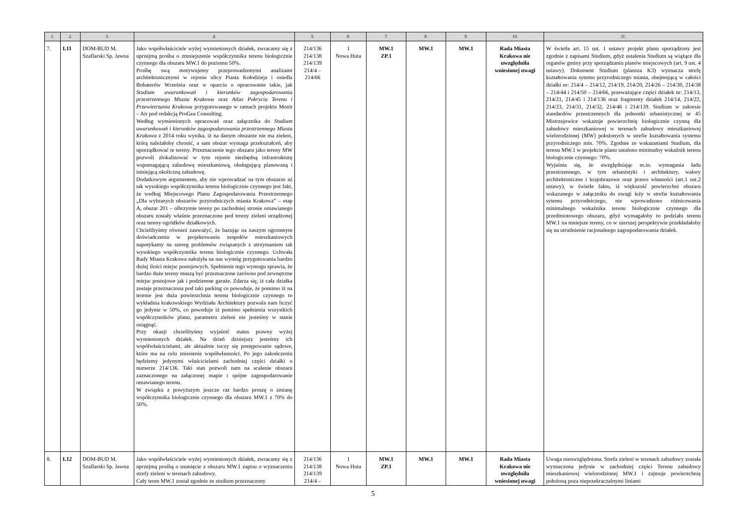| 1. | 2. | 3. | 4. | 5. | 6. | 7. | 8. | 9. | 10. | 11. |
| --- | --- | --- | --- | --- | --- | --- | --- | --- | --- | --- |
| 7. | I.11 | DOM-BUD M. Szaflarski Sp. Jawna | Jako współwłaściciele wyżej wymienionych działek, zwracamy się z uprzejmą prośba o zmniejszenie współczynnika terenu biologicznie czynnego dla obszaru MW.1 do poziomu 50%. Prośbę swą motywujemy przeprowadzonymi analizami architektonicznymi w rejonie ulicy Piasta Kołodzieja i osiedla Bohaterów Września oraz w oparciu o opracowanie takie, jak Studium uwarunkowań i kierunków zagospodarowania przestrzennego Miasta Krakowa oraz Atlas Pokrycia Terenu i Przewietrzania Krakowa przygotowanego w ramach projektu Monit – Air pod redakcją ProGea Consulting. Według wymienionych opracowań oraz załącznika do Studium uwarunkowań i kierunków zagospodarowania przestrzennego Miasta Krakowa z 2014 roku wynika, iż na danym obszarze nie ma zieleni, którą należałoby chronić, a sam obszar wymaga przekształceń, aby uporządkować te tereny. Przeznaczenie tego obszaru jako tereny MW pozwoli zlokalizować w tym rejonie niezbędną infrastrukturę wspomagającą zabudowę mieszkaniową, obsługującą planowaną i istniejącą okoliczną zabudowę. Dodatkowym argumentem, aby nie wprowadzać na tym obszarze aż tak wysokiego współczynnika terenu biologicznie czynnego jest fakt, że według Miejscowego Planu Zagospodarowania Przestrzennego „Dla wybranych obszarów przyrodniczych miasta Krakowa” – etap A, obszar 201 – olbrzymie tereny po zachodniej stronie omawianego obszaru zostały właśnie przeznaczone pod tereny zieleni urządzonej oraz tereny ogródków działkowych. Chcielibyśmy również zauważyć, że bazując na naszym ogromnym doświadczeniu w projektowaniu zespołów mieszkaniowych napotykamy na szereg problemów związanych z utrzymaniem tak wysokiego współczynnika terenu biologicznie czynnego. Uchwała Rady Miasta Krakowa nałożyła na nas wymóg przygotowania bardzo dużej ilości miejsc postojowych. Spełnienie tego wymogu sprawia, że bardzo duże tereny muszą być przeznaczone zarówno pod zewnętrzne miejsc postojowe jak i podziemne garaże. Zdarza się, iż cała działka zostaje przeznaczona pod taki parking co powoduje, że pomimo iż na terenie jest duża powierzchnia terenu biologicznie czynnego to wykładnia krakowskiego Wydziału Architektury pozwala nam liczyć go jedynie w 50%, co powoduje iż pomimo spełnienia wszystkich współczynników planu, parametru zieleni nie jesteśmy w stanie osiągnąć. Przy okazji chcielibyśmy wyjaśnić status prawny wyżej wymienionych działek. Na dzień dzisiejszy jesteśmy ich współwłaścicielami, ale aktualnie toczy się postępowanie sądowe, które ma na celu zniesienie współwłasności. Po jego zakończeniu będziemy jedynymi właścicielami zachodniej części działki o numerze 214/136. Taki stan pozwoli nam na scalenie obszaru zaznaczonego na załączonej mapie i spójne zagospodarowanie omawianego terenu. W związku z powyższym jeszcze raz bardzo proszę o zmianę współczynnika biologicznie czynnego dla obszaru MW.1 z 70% do 50%. | 214/136 214/138 214/139 214/4 – 214/66 | 1 Nowa Huta | MW.1 ZP.1 | MW.1 | MW.1 | Rada Miasta Krakowa nie uwzględniła wniesionej uwagi | W świetle art. 15 ust. 1 ustawy projekt planu sporządzony jest zgodnie z zapisami Studium, gdyż ustalenia Studium są wiążące dla organów gminy przy sporządzaniu planów miejscowych (art. 9 ust. 4 ustawy). Dokument Studium (plansza K3) wyznacza strefę kształtowania sytemu przyrodniczego miasta, obejmującą w całości działki nr: 214/4 – 214/12, 214/19, 214/20, 214/26 – 214/30, 214/38 – 214/44 i 214/50 – 214/66, przeważające części działek nr: 214/13, 214/21, 214/45 i 214/136 oraz fragmenty działek 214/14, 214/22, 214/23, 214/31, 214/32, 214/46 i 214/139. Studium w zakresie standardów przestrzennych dla jednostki urbanistycznej nr 45 Mistrzejowice wskazuje powierzchnię biologicznie czynną dla zabudowy mieszkaniowej w terenach zabudowy mieszkaniowej wielorodzinnej (MW) położonych w strefie kształtowania systemu przyrodniczego min. 70%. Zgodnie ze wskazaniami Studium, dla terenu MW.1 w projekcie planu ustalono minimalny wskaźnik terenu biologicznie czynnego: 70%. Wyjaśnia się, że uwzględniając m.in. wymagania ładu przestrzennego, w tym urbanistyki i architektury, walory architektoniczne i krajobrazowe oraz prawo własności (art.1 ust.2 ustawy), w świetle faktu, iż większość powierzchni obszaru wskazanego w załączniku do uwagi leży w strefie kształtowania sytemu przyrodniczego, nie wprowadzono różnicowania minimalnego wskaźnika terenu biologicznie czynnego dla przedmiotowego obszaru, gdyż wymagałoby to podziału terenu MW.1 na mniejsze tereny, co w szerszej perspektywie przekładałoby się na utrudnienie racjonalnego zagospodarowania działek. |
| 8. | I.12 | DOM-BUD M. Szaflarski Sp. Jawna | Jako współwłaściciele wyżej wymienionych działek, zwracamy się z uprzejmą prośbą o usunięcie z obszaru MW.1 zapisu o wyznaczeniu strefy zieleni w terenach zabudowy. Cały teren MW.1 został zgodnie ze studium przeznaczony | 214/136 214/138 214/139 214/4 – | 1 Nowa Huta | MW.1 ZP.1 | MW.1 | MW.1 | Rada Miasta Krakowa nie uwzględniła wniesionej uwagi | Uwaga nieuwzględniona. Strefa zieleni w terenach zabudowy została wyznaczona jedynie w zachodniej części Terenu zabudowy mieszkaniowej wielorodzinnej MW.1 i zajmuje powierzchnię położoną poza nieprzekraczalnymi liniami |
5